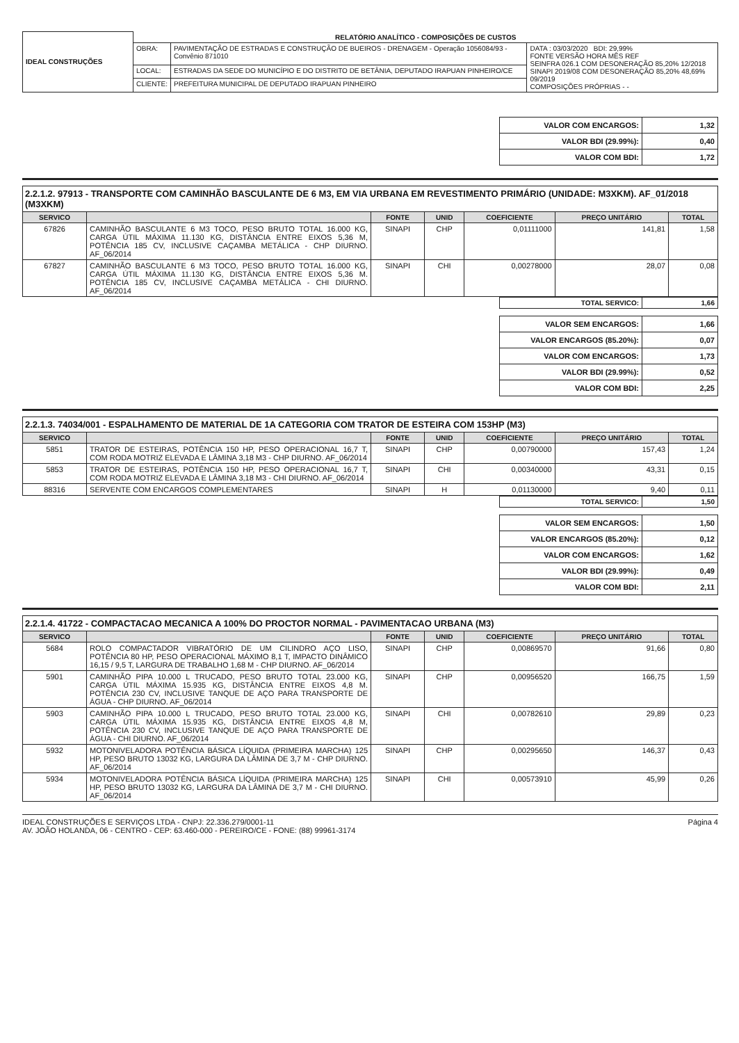| IDEAL CONSTRUÇÕES | RELATÓRIO ANALÍTICO - COMPOSIÇÕES DE CUSTOS | | |
| | OBRA: | PAVIMENTAÇÃO DE ESTRADAS E CONSTRUÇÃO DE BUEIROS - DRENAGEM - Operação 1056084/93 - Convênio 871010 | DATA : 03/03/2020 BDI: 29,99% FONTE VERSÃO HORA MÊS REF SEINFRA 026.1 COM DESONERAÇÃO 85,20% 12/2018 SINAPI 2019/08 COM DESONERAÇÃO 85,20% 48,69% 09/2019 COMPOSIÇÕES PRÓPRIAS - - |
| | LOCAL: | ESTRADAS DA SEDE DO MUNICÍPIO E DO DISTRITO DE BETÂNIA, DEPUTADO IRAPUAN PINHEIRO/CE | |
| | CLIENTE: | PREFEITURA MUNICIPAL DE DEPUTADO IRAPUAN PINHEIRO | |
| VALOR COM ENCARGOS: | 1,32 |
| VALOR BDI (29.99%): | 0,40 |
| VALOR COM BDI: | 1,72 |
2.2.1.2. 97913 - TRANSPORTE COM CAMINHÃO BASCULANTE DE 6 M3, EM VIA URBANA EM REVESTIMENTO PRIMÁRIO (UNIDADE: M3XKM). AF_01/2018 (M3XKM)
| SERVICO | | FONTE | UNID | COEFICIENTE | PREÇO UNITÁRIO | TOTAL |
| --- | --- | --- | --- | --- | --- | --- |
| 67826 | CAMINHÃO BASCULANTE 6 M3 TOCO, PESO BRUTO TOTAL 16.000 KG, CARGA ÚTIL MÁXIMA 11.130 KG, DISTÂNCIA ENTRE EIXOS 5,36 M, POTÊNCIA 185 CV, INCLUSIVE CAÇAMBA METÁLICA - CHP DIURNO. AF_06/2014 | SINAPI | CHP | 0,01111000 | 141,81 | 1,58 |
| 67827 | CAMINHÃO BASCULANTE 6 M3 TOCO, PESO BRUTO TOTAL 16.000 KG, CARGA ÚTIL MÁXIMA 11.130 KG, DISTÂNCIA ENTRE EIXOS 5,36 M. POTÊNCIA 185 CV, INCLUSIVE CAÇAMBA METÁLICA - CHI DIURNO. AF_06/2014 | SINAPI | CHI | 0,00278000 | 28,07 | 0,08 |
| TOTAL SERVICO: | 1,66 |
| VALOR SEM ENCARGOS: | 1,66 |
| VALOR ENCARGOS (85.20%): | 0,07 |
| VALOR COM ENCARGOS: | 1,73 |
| VALOR BDI (29.99%): | 0,52 |
| VALOR COM BDI: | 2,25 |
2.2.1.3. 74034/001 - ESPALHAMENTO DE MATERIAL DE 1A CATEGORIA COM TRATOR DE ESTEIRA COM 153HP (M3)
| SERVICO | | FONTE | UNID | COEFICIENTE | PREÇO UNITÁRIO | TOTAL |
| --- | --- | --- | --- | --- | --- | --- |
| 5851 | TRATOR DE ESTEIRAS, POTÊNCIA 150 HP, PESO OPERACIONAL 16,7 T, COM RODA MOTRIZ ELEVADA E LÂMINA 3,18 M3 - CHP DIURNO. AF_06/2014 | SINAPI | CHP | 0,00790000 | 157,43 | 1,24 |
| 5853 | TRATOR DE ESTEIRAS, POTÊNCIA 150 HP, PESO OPERACIONAL 16,7 T, COM RODA MOTRIZ ELEVADA E LÂMINA 3,18 M3 - CHI DIURNO. AF_06/2014 | SINAPI | CHI | 0,00340000 | 43,31 | 0,15 |
| 88316 | SERVENTE COM ENCARGOS COMPLEMENTARES | SINAPI | H | 0,01130000 | 9,40 | 0,11 |
| TOTAL SERVICO: | 1,50 |
| VALOR SEM ENCARGOS: | 1,50 |
| VALOR ENCARGOS (85.20%): | 0,12 |
| VALOR COM ENCARGOS: | 1,62 |
| VALOR BDI (29.99%): | 0,49 |
| VALOR COM BDI: | 2,11 |
2.2.1.4. 41722 - COMPACTACAO MECANICA A 100% DO PROCTOR NORMAL - PAVIMENTACAO URBANA (M3)
| SERVICO | | FONTE | UNID | COEFICIENTE | PREÇO UNITÁRIO | TOTAL |
| --- | --- | --- | --- | --- | --- | --- |
| 5684 | ROLO COMPACTADOR VIBRATÓRIO DE UM CILINDRO AÇO LISO, POTÊNCIA 80 HP, PESO OPERACIONAL MÁXIMO 8,1 T, IMPACTO DINÂMICO 16,15 / 9,5 T, LARGURA DE TRABALHO 1,68 M - CHP DIURNO. AF_06/2014 | SINAPI | CHP | 0,00869570 | 91,66 | 0,80 |
| 5901 | CAMINHÃO PIPA 10.000 L TRUCADO, PESO BRUTO TOTAL 23.000 KG, CARGA ÚTIL MÁXIMA 15.935 KG, DISTÂNCIA ENTRE EIXOS 4,8 M. POTÊNCIA 230 CV, INCLUSIVE TANQUE DE AÇO PARA TRANSPORTE DE ÁGUA - CHP DIURNO. AF_06/2014 | SINAPI | CHP | 0,00956520 | 166,75 | 1,59 |
| 5903 | CAMINHÃO PIPA 10.000 L TRUCADO, PESO BRUTO TOTAL 23.000 KG, CARGA ÚTIL MÁXIMA 15.935 KG, DISTÂNCIA ENTRE EIXOS 4,8 M, POTÊNCIA 230 CV, INCLUSIVE TANQUE DE AÇO PARA TRANSPORTE DE ÁGUA - CHI DIURNO. AF_06/2014 | SINAPI | CHI | 0,00782610 | 29,89 | 0,23 |
| 5932 | MOTONIVELADORA POTÊNCIA BÁSICA LÍQUIDA (PRIMEIRA MARCHA) 125 HP, PESO BRUTO 13032 KG, LARGURA DA LÂMINA DE 3,7 M - CHP DIURNO. AF_06/2014 | SINAPI | CHP | 0,00295650 | 146,37 | 0,43 |
| 5934 | MOTONIVELADORA POTÊNCIA BÁSICA LÍQUIDA (PRIMEIRA MARCHA) 125 HP, PESO BRUTO 13032 KG, LARGURA DA LÂMINA DE 3,7 M - CHI DIURNO. AF_06/2014 | SINAPI | CHI | 0,00573910 | 45,99 | 0,26 |
IDEAL CONSTRUÇÕES E SERVIÇOS LTDA - CNPJ: 22.336.279/0001-11
AV. JOÃO HOLANDA, 06 - CENTRO - CEP: 63.460-000 - PEREIRO/CE - FONE: (88) 99961-3174
Página 4